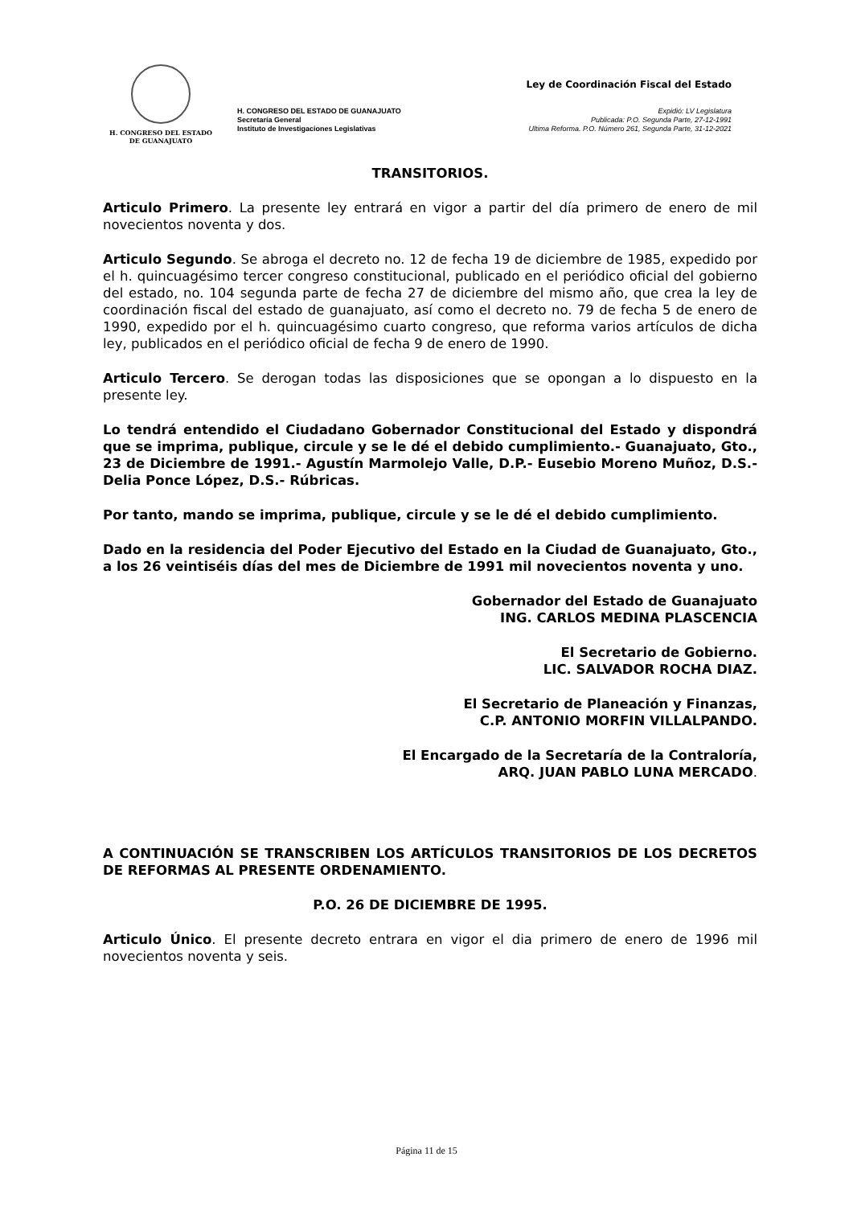H. CONGRESO DEL ESTADO
DE GUANAJUATO
H. CONGRESO DEL ESTADO DE GUANAJUATO
Secretaría General
Instituto de Investigaciones Legislativas
Ley de Coordinación Fiscal del Estado
Expidió: LV Legislatura
Publicada: P.O. Segunda Parte, 27-12-1991
Ultima Reforma. P.O. Número 261, Segunda Parte, 31-12-2021
TRANSITORIOS.
Articulo Primero. La presente ley entrará en vigor a partir del día primero de enero de mil novecientos noventa y dos.
Articulo Segundo. Se abroga el decreto no. 12 de fecha 19 de diciembre de 1985, expedido por el h. quincuagésimo tercer congreso constitucional, publicado en el periódico oficial del gobierno del estado, no. 104 segunda parte de fecha 27 de diciembre del mismo año, que crea la ley de coordinación fiscal del estado de guanajuato, así como el decreto no. 79 de fecha 5 de enero de 1990, expedido por el h. quincuagésimo cuarto congreso, que reforma varios artículos de dicha ley, publicados en el periódico oficial de fecha 9 de enero de 1990.
Articulo Tercero. Se derogan todas las disposiciones que se opongan a lo dispuesto en la presente ley.
Lo tendrá entendido el Ciudadano Gobernador Constitucional del Estado y dispondrá que se imprima, publique, circule y se le dé el debido cumplimiento.- Guanajuato, Gto., 23 de Diciembre de 1991.- Agustín Marmolejo Valle, D.P.- Eusebio Moreno Muñoz, D.S.- Delia Ponce López, D.S.- Rúbricas.
Por tanto, mando se imprima, publique, circule y se le dé el debido cumplimiento.
Dado en la residencia del Poder Ejecutivo del Estado en la Ciudad de Guanajuato, Gto., a los 26 veintiséis días del mes de Diciembre de 1991 mil novecientos noventa y uno.
Gobernador del Estado de Guanajuato
ING. CARLOS MEDINA PLASCENCIA
El Secretario de Gobierno.
LIC. SALVADOR ROCHA DIAZ.
El Secretario de Planeación y Finanzas,
C.P. ANTONIO MORFIN VILLALPANDO.
El Encargado de la Secretaría de la Contraloría,
ARQ. JUAN PABLO LUNA MERCADO.
A CONTINUACIÓN SE TRANSCRIBEN LOS ARTÍCULOS TRANSITORIOS DE LOS DECRETOS DE REFORMAS AL PRESENTE ORDENAMIENTO.
P.O. 26 DE DICIEMBRE DE 1995.
Articulo Único. El presente decreto entrara en vigor el dia primero de enero de 1996 mil novecientos noventa y seis.
Página 11 de 15